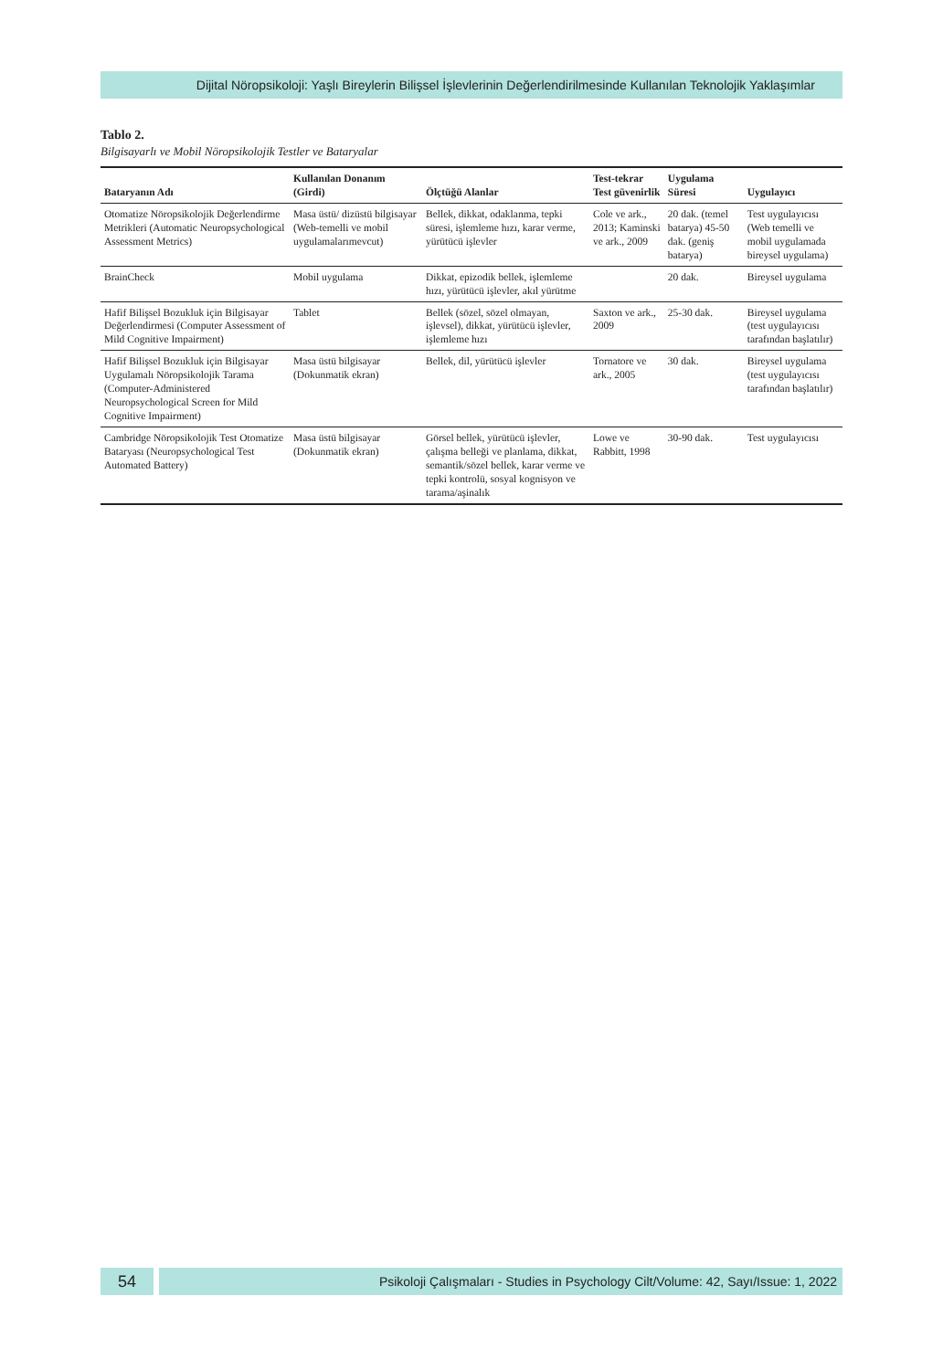Dijital Nöropsikoloji: Yaşlı Bireylerin Bilişsel İşlevlerinin Değerlendirilmesinde Kullanılan Teknolojik Yaklaşımlar
Tablo 2.
Bilgisayarlı ve Mobil Nöropsikolojik Testler ve Bataryalar
| Bataryanın Adı | Kullanılan Donanım (Girdi) | Ölçtüğü Alanlar | Test-tekrar Test güvenirlik | Uygulama Süresi | Uygulayıcı |
| --- | --- | --- | --- | --- | --- |
| Otomatize Nöropsikolojik Değerlendirme Metrikleri (Automatic Neuropsychological Assessment Metrics) | Masa üstü/ dizüstü bilgisayar (Web-temelli ve mobil uygulamalarımevcut) | Bellek, dikkat, odaklanma, tepki süresi, işlemleme hızı, karar verme, yürütücü işlevler | Cole ve ark., 2013; Kaminski ve ark., 2009 | 20 dak. (temel batarya) 45-50 dak. (geniş batarya) | Test uygulayıcısı (Web temelli ve mobil uygulamada bireysel uygulama) |
| BrainCheck | Mobil uygulama | Dikkat, epizodik bellek, işlemleme hızı, yürütücü işlevler, akıl yürütme | | 20 dak. | Bireysel uygulama |
| Hafif Bilişsel Bozukluk için Bilgisayar Değerlendirmesi (Computer Assessment of Mild Cognitive Impairment) | Tablet | Bellek (sözel, sözel olmayan, işlevsel), dikkat, yürütücü işlevler, işlemleme hızı | Saxton ve ark., 2009 | 25-30 dak. | Bireysel uygulama (test uygulayıcısı tarafından başlatılır) |
| Hafif Bilişsel Bozukluk için Bilgisayar Uygulamalı Nöropsikolojik Tarama (Computer-Administered Neuropsychological Screen for Mild Cognitive Impairment) | Masa üstü bilgisayar (Dokunmatik ekran) | Bellek, dil, yürütücü işlevler | Tornatore ve ark., 2005 | 30 dak. | Bireysel uygulama (test uygulayıcısı tarafından başlatılır) |
| Cambridge Nöropsikolojik Test Otomatize Bataryası (Neuropsychological Test Automated Battery) | Masa üstü bilgisayar (Dokunmatik ekran) | Görsel bellek, yürütücü işlevler, çalışma belleği ve planlama, dikkat, semantik/sözel bellek, karar verme ve tepki kontrolü, sosyal kognisyon ve tarama/aşinalık | Lowe ve Rabbitt, 1998 | 30-90 dak. | Test uygulayıcısı |
54
Psikoloji Çalışmaları - Studies in Psychology Cilt/Volume: 42, Sayı/Issue: 1, 2022